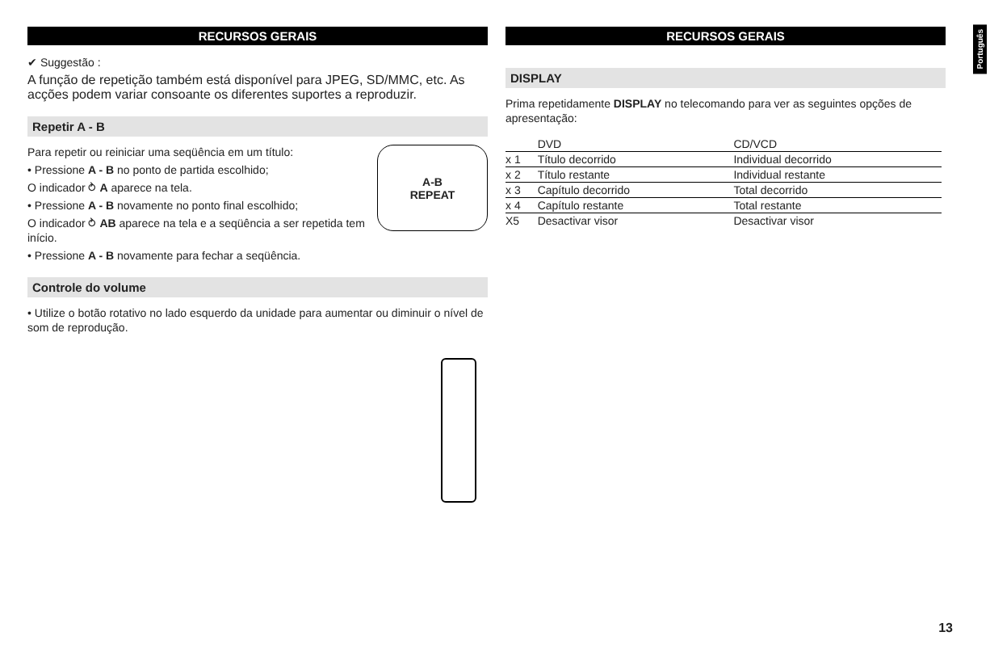Português
RECURSOS GERAIS
✔ Suggestão :
A função de repetição também está disponível para JPEG, SD/MMC, etc. As acções podem variar consoante os diferentes suportes a reproduzir.
Repetir A - B
A-B
REPEAT
Para repetir ou reiniciar uma seqüência em um título:
• Pressione A - B no ponto de partida escolhido;
O indicador ⥁ A aparece na tela.
• Pressione A - B novamente no ponto final escolhido;
O indicador ⥁ AB aparece na tela e a seqüência a ser repetida tem início.
• Pressione A - B novamente para fechar a seqüência.
Controle do volume
• Utilize o botão rotativo no lado esquerdo da unidade para aumentar ou diminuir o nível de som de reprodução.
RECURSOS GERAIS
DISPLAY
Prima repetidamente DISPLAY no telecomando para ver as seguintes opções de apresentação:
| | DVD | CD/VCD |
| x 1 | Título decorrido | Individual decorrido |
| x 2 | Título restante | Individual restante |
| x 3 | Capítulo decorrido | Total decorrido |
| x 4 | Capítulo restante | Total restante |
| X5 | Desactivar visor | Desactivar visor |
13